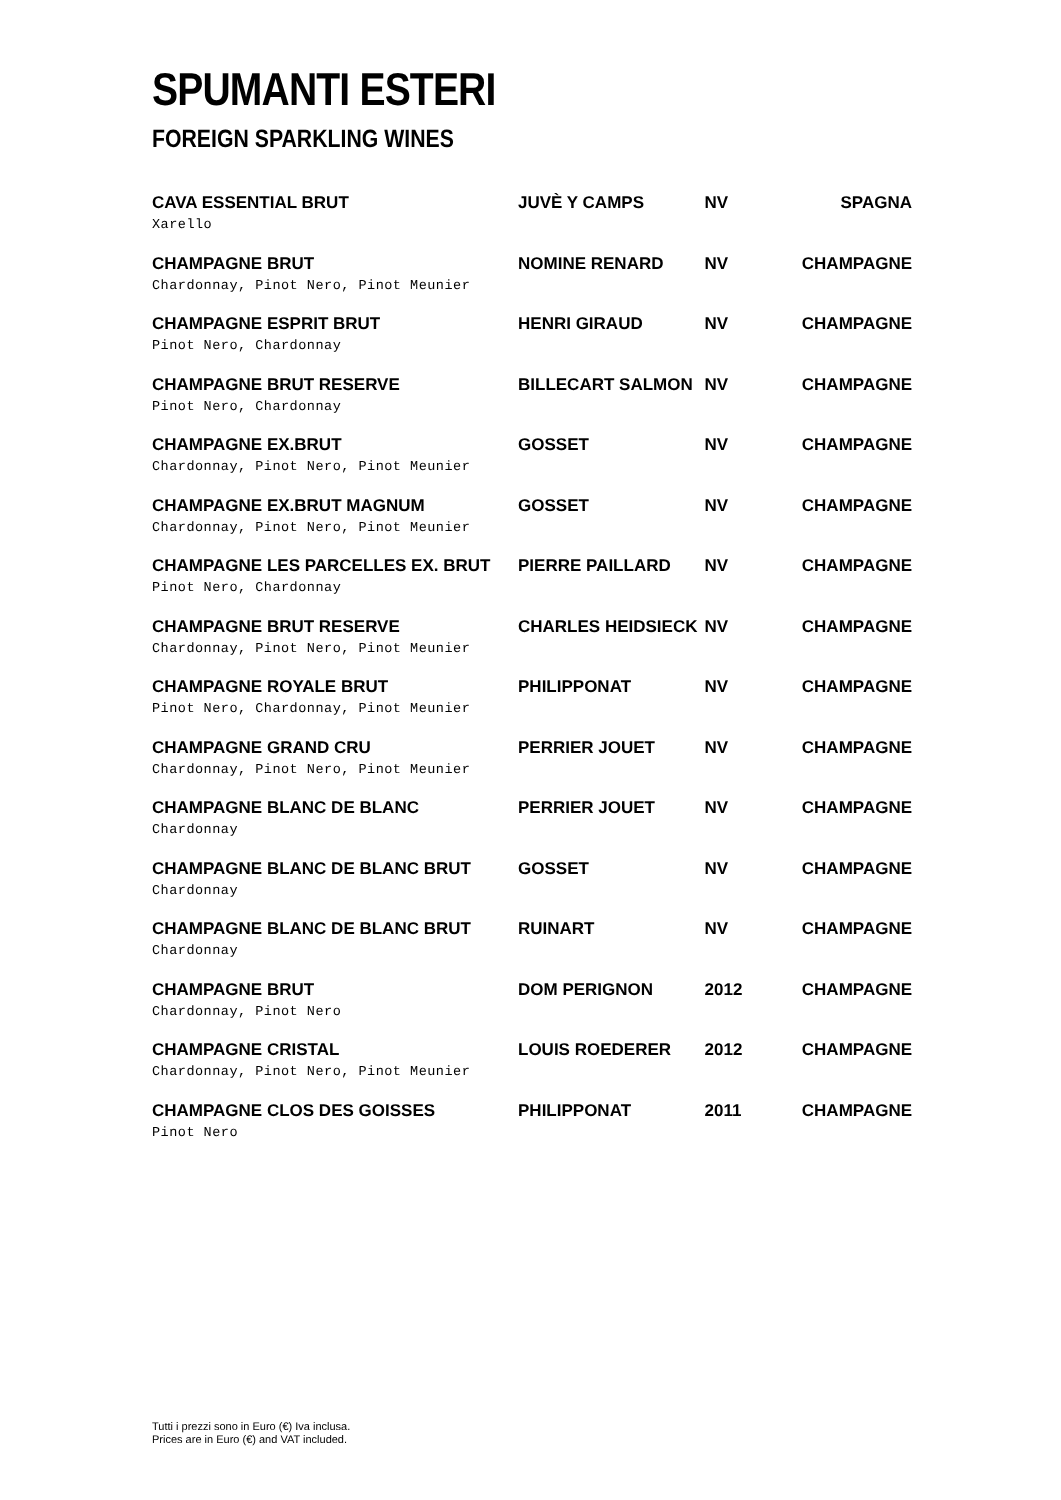SPUMANTI ESTERI
FOREIGN SPARKLING WINES
| CAVA ESSENTIAL BRUT Xarello | JUVÈ Y CAMPS | NV | SPAGNA |
| CHAMPAGNE BRUT Chardonnay, Pinot Nero, Pinot Meunier | NOMINE RENARD | NV | CHAMPAGNE |
| CHAMPAGNE ESPRIT BRUT Pinot Nero, Chardonnay | HENRI GIRAUD | NV | CHAMPAGNE |
| CHAMPAGNE BRUT RESERVE Pinot Nero, Chardonnay | BILLECART SALMON | NV | CHAMPAGNE |
| CHAMPAGNE EX.BRUT Chardonnay, Pinot Nero, Pinot Meunier | GOSSET | NV | CHAMPAGNE |
| CHAMPAGNE EX.BRUT MAGNUM Chardonnay, Pinot Nero, Pinot Meunier | GOSSET | NV | CHAMPAGNE |
| CHAMPAGNE LES PARCELLES EX. BRUT Pinot Nero, Chardonnay | PIERRE PAILLARD | NV | CHAMPAGNE |
| CHAMPAGNE BRUT RESERVE Chardonnay, Pinot Nero, Pinot Meunier | CHARLES HEIDSIECK | NV | CHAMPAGNE |
| CHAMPAGNE ROYALE BRUT Pinot Nero, Chardonnay, Pinot Meunier | PHILIPPONAT | NV | CHAMPAGNE |
| CHAMPAGNE GRAND CRU Chardonnay, Pinot Nero, Pinot Meunier | PERRIER JOUET | NV | CHAMPAGNE |
| CHAMPAGNE BLANC DE BLANC Chardonnay | PERRIER JOUET | NV | CHAMPAGNE |
| CHAMPAGNE BLANC DE BLANC BRUT Chardonnay | GOSSET | NV | CHAMPAGNE |
| CHAMPAGNE BLANC DE BLANC BRUT Chardonnay | RUINART | NV | CHAMPAGNE |
| CHAMPAGNE BRUT Chardonnay, Pinot Nero | DOM PERIGNON | 2012 | CHAMPAGNE |
| CHAMPAGNE CRISTAL Chardonnay, Pinot Nero, Pinot Meunier | LOUIS ROEDERER | 2012 | CHAMPAGNE |
| CHAMPAGNE CLOS DES GOISSES Pinot Nero | PHILIPPONAT | 2011 | CHAMPAGNE |
Tutti i prezzi sono in Euro (€) Iva inclusa.
Prices are in Euro (€) and VAT included.